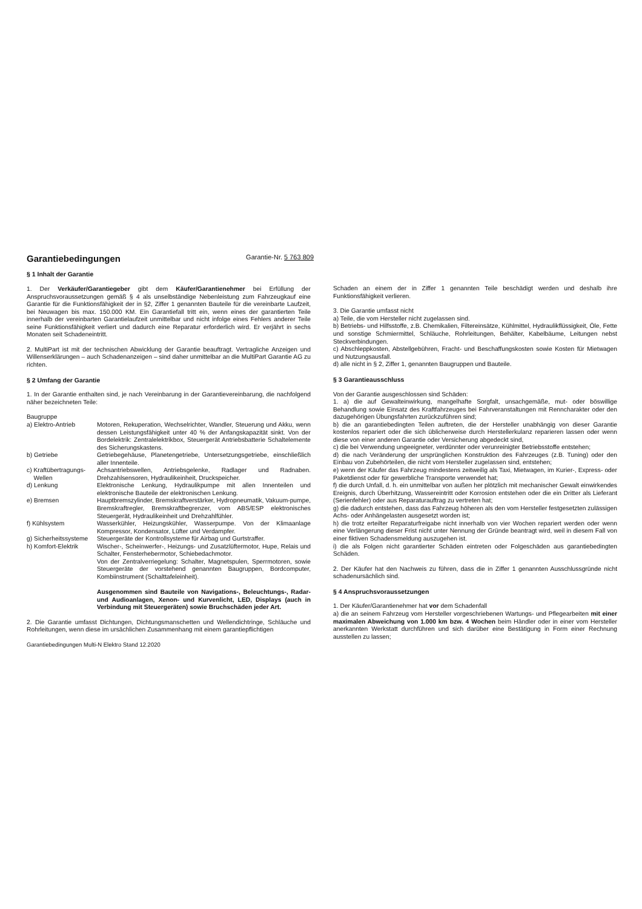Garantiebedingungen Garantie-Nr. 5 763 809
§ 1 Inhalt der Garantie
1. Der Verkäufer/Garantiegeber gibt dem Käufer/Garantienehmer bei Erfüllung der Anspruchsvoraussetzungen gemäß § 4 als unselbständige Nebenleistung zum Fahrzeugkauf eine Garantie für die Funktionsfähigkeit der in §2, Ziffer 1 genannten Bauteile für die vereinbarte Laufzeit, bei Neuwagen bis max. 150.000 KM. Ein Garantiefall tritt ein, wenn eines der garantierten Teile innerhalb der vereinbarten Garantielaufzeit unmittelbar und nicht infolge eines Fehlers anderer Teile seine Funktionsfähigkeit verliert und dadurch eine Reparatur erforderlich wird. Er verjährt in sechs Monaten seit Schadeneintritt.
2. MultiPart ist mit der technischen Abwicklung der Garantie beauftragt. Vertragliche Anzeigen und Willenserklärungen – auch Schadenanzeigen – sind daher unmittelbar an die MultiPart Garantie AG zu richten.
§ 2 Umfang der Garantie
1. In der Garantie enthalten sind, je nach Vereinbarung in der Garantievereinbarung, die nachfolgend näher bezeichneten Teile:
| Baugruppe | |
| a) Elektro-Antrieb | Motoren, Rekuperation, Wechselrichter, Wandler, Steuerung und Akku, wenn dessen Leistungsfähigkeit unter 40 % der Anfangskapazität sinkt. Von der Bordelektrik: Zentralelektrikbox, Steuergerät Antriebsbatterie Schaltelemente des Sicherungskastens. |
| b) Getriebe | Getriebegehäuse, Planetengetriebe, Untersetzungsgetriebe, einschließlich aller Innenteile. |
| c) Kraftübertragungs- Wellen | Achsantriebswellen, Antriebsgelenke, Radlager und Radnaben. Drehzahlsensoren, Hydraulikeinheit, Druckspeicher. |
| d) Lenkung | Elektronische Lenkung, Hydraulikpumpe mit allen Innenteilen und elektronische Bauteile der elektronischen Lenkung. |
| e) Bremsen | Hauptbremszylinder, Bremskraftverstärker, Hydropneumatik, Vakuum-pumpe, Bremskraftregler, Bremskraftbegrenzer, vom ABS/ESP elektronisches Steuergerät, Hydraulikeinheit und Drehzahlfühler. |
| f) Kühlsystem | Wasserkühler, Heizungskühler, Wasserpumpe. Von der Klimaanlage Kompressor, Kondensator, Lüfter und Verdampfer. |
| g) Sicherheitssysteme | Steuergeräte der Kontrollsysteme für Airbag und Gurtstraffer. |
| h) Komfort-Elektrik | Wischer-, Scheinwerfer-, Heizungs- und Zusatzlüftermotor, Hupe, Relais und Schalter, Fensterhebermotor, Schiebedachmotor. Von der Zentralverriegelung: Schalter, Magnetspulen, Sperrmotoren, sowie Steuergeräte der vorstehend genannten Baugruppen, Bordcomputer, Kombiinstrument (Schalttafeleinheit). Ausgenommen sind Bauteile von Navigations-, Beleuchtungs-, Radar- und Audioanlagen, Xenon- und Kurvenlicht, LED, Displays (auch in Verbindung mit Steuergeräten) sowie Bruchschäden jeder Art. |
2. Die Garantie umfasst Dichtungen, Dichtungsmanschetten und Wellendichtringe, Schläuche und Rohrleitungen, wenn diese im ursächlichen Zusammenhang mit einem garantiepflichtigen
Garantiebedingungen Multi-N Elektro Stand 12.2020
Schaden an einem der in Ziffer 1 genannten Teile beschädigt werden und deshalb ihre Funktionsfähigkeit verlieren.
3. Die Garantie umfasst nicht
a) Teile, die vom Hersteller nicht zugelassen sind.
b) Betriebs- und Hilfsstoffe, z.B. Chemikalien, Filtereinsätze, Kühlmittel, Hydraulikflüssigkeit, Öle, Fette und sonstige Schmiermittel, Schläuche, Rohrleitungen, Behälter, Kabelbäume, Leitungen nebst Steckverbindungen.
c) Abschleppkosten, Abstellgebühren, Fracht- und Beschaffungskosten sowie Kosten für Mietwagen und Nutzungsausfall.
d) alle nicht in § 2, Ziffer 1, genannten Baugruppen und Bauteile.
§ 3 Garantieausschluss
Von der Garantie ausgeschlossen sind Schäden:
1. a) die auf Gewalteinwirkung, mangelhafte Sorgfalt, unsachgemäße, mut- oder böswillige Behandlung sowie Einsatz des Kraftfahrzeuges bei Fahrveranstaltungen mit Renncharakter oder den dazugehörigen Übungsfahrten zurückzuführen sind;
b) die an garantiebedingten Teilen auftreten, die der Hersteller unabhängig von dieser Garantie kostenlos repariert oder die sich üblicherweise durch Herstellerkulanz reparieren lassen oder wenn diese von einer anderen Garantie oder Versicherung abgedeckt sind,
c) die bei Verwendung ungeeigneter, verdünnter oder verunreinigter Betriebsstoffe entstehen;
d) die nach Veränderung der ursprünglichen Konstruktion des Fahrzeuges (z.B. Tuning) oder den Einbau von Zubehörteilen, die nicht vom Hersteller zugelassen sind, entstehen;
e) wenn der Käufer das Fahrzeug mindestens zeitweilig als Taxi, Mietwagen, im Kurier-, Express- oder Paketdienst oder für gewerbliche Transporte verwendet hat;
f) die durch Unfall, d. h. ein unmittelbar von außen her plötzlich mit mechanischer Gewalt einwirkendes Ereignis, durch Überhitzung, Wassereintritt oder Korrosion entstehen oder die ein Dritter als Lieferant (Serienfehler) oder aus Reparaturauftrag zu vertreten hat;
g) die dadurch entstehen, dass das Fahrzeug höheren als den vom Hersteller festgesetzten zulässigen Achs- oder Anhängelasten ausgesetzt worden ist;
h) die trotz erteilter Reparaturfreigabe nicht innerhalb von vier Wochen repariert werden oder wenn eine Verlängerung dieser Frist nicht unter Nennung der Gründe beantragt wird, weil in diesem Fall von einer fiktiven Schadensmeldung auszugehen ist.
i) die als Folgen nicht garantierter Schäden eintreten oder Folgeschäden aus garantiebedingten Schäden.
2. Der Käufer hat den Nachweis zu führen, dass die in Ziffer 1 genannten Ausschlussgründe nicht schadenursächlich sind.
§ 4 Anspruchsvoraussetzungen
1. Der Käufer/Garantienehmer hat vor dem Schadenfall
a) die an seinem Fahrzeug vom Hersteller vorgeschriebenen Wartungs- und Pflegearbeiten mit einer maximalen Abweichung von 1.000 km bzw. 4 Wochen beim Händler oder in einer vom Hersteller anerkannten Werkstatt durchführen und sich darüber eine Bestätigung in Form einer Rechnung ausstellen zu lassen;